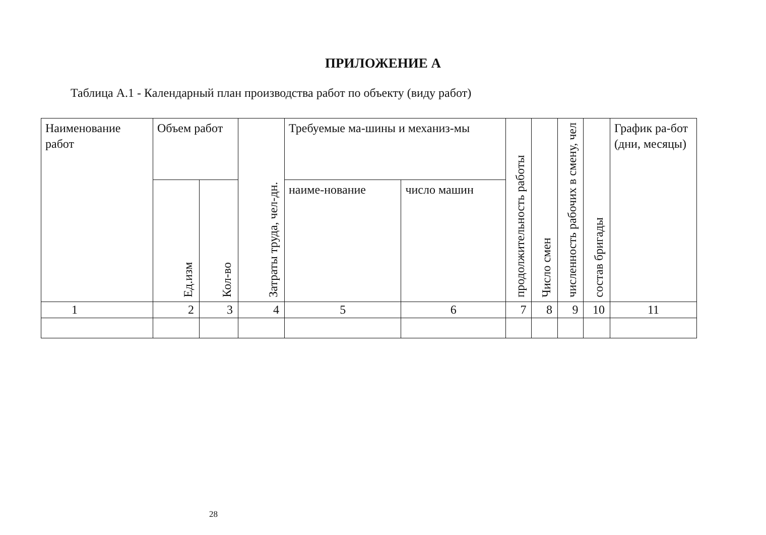ПРИЛОЖЕНИЕ А
Таблица А.1 - Календарный план производства работ по объекту (виду работ)
| Наименование работ | Объем работ | | Затраты труда, чел-дн. | Требуемые ма-шины и механиз-мы | | продолжительность работы | Число смен | численность рабочих в смену, чел | состав бригады | График ра-бот (дни, месяцы) |
| --- | --- | --- | --- | --- | --- | --- | --- | --- | --- | --- |
| | Ед.изм | Кол-во | | наиме-нование | число машин | | | | | |
| 1 | 2 | 3 | 4 | 5 | 6 | 7 | 8 | 9 | 10 | 11 |
28